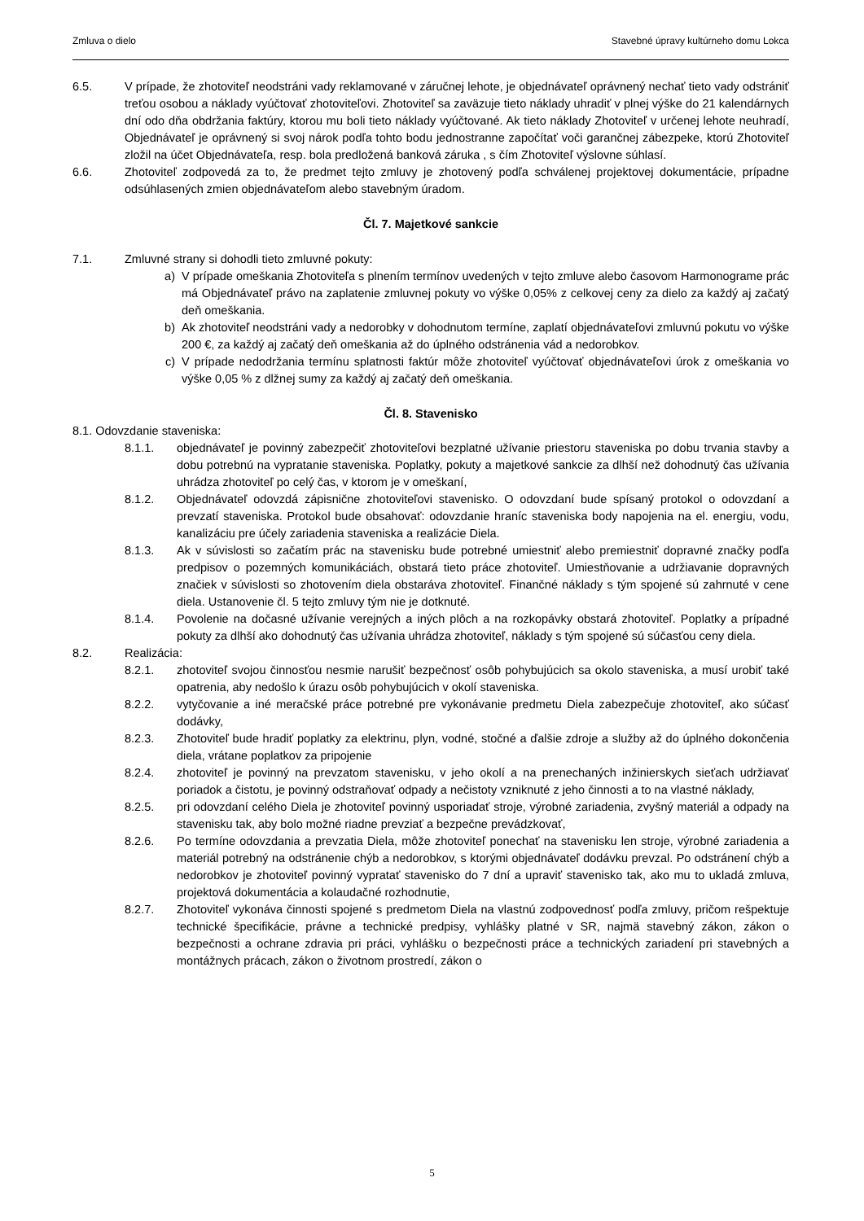Zmluva o dielo Stavebné úpravy kultúrneho domu Lokca
6.5. V prípade, že zhotoviteľ neodstráni vady reklamované v záručnej lehote, je objednávateľ oprávnený nechať tieto vady odstrániť treťou osobou a náklady vyúčtovať zhotoviteľovi. Zhotoviteľ sa zaväzuje tieto náklady uhradiť v plnej výške do 21 kalendárnych dní odo dňa obdržania faktúry, ktorou mu boli tieto náklady vyúčtované. Ak tieto náklady Zhotoviteľ v určenej lehote neuhradí, Objednávateľ je oprávnený si svoj nárok podľa tohto bodu jednostranne započítať voči garančnej zábezpeke, ktorú Zhotoviteľ zložil na účet Objednávateľa, resp. bola predložená banková záruka , s čím Zhotoviteľ výslovne súhlasí.
6.6. Zhotoviteľ zodpovedá za to, že predmet tejto zmluvy je zhotovený podľa schválenej projektovej dokumentácie, prípadne odsúhlasených zmien objednávateľom alebo stavebným úradom.
Čl. 7. Majetkové sankcie
7.1. Zmluvné strany si dohodli tieto zmluvné pokuty:
a) V prípade omeškania Zhotoviteľa s plnením termínov uvedených v tejto zmluve alebo časovom Harmonograme prác má Objednávateľ právo na zaplatenie zmluvnej pokuty vo výške 0,05% z celkovej ceny za dielo za každý aj začatý deň omeškania.
b) Ak zhotoviteľ neodstráni vady a nedorobky v dohodnutom termíne, zaplatí objednávateľovi zmluvnú pokutu vo výške 200 €, za každý aj začatý deň omeškania až do úplného odstránenia vád a nedorobkov.
c) V prípade nedodržania termínu splatnosti faktúr môže zhotoviteľ vyúčtovať objednávateľovi úrok z omeškania vo výške 0,05 % z dlžnej sumy za každý aj začatý deň omeškania.
Čl. 8. Stavenisko
8.1. Odovzdanie staveniska:
8.1.1. objednávateľ je povinný zabezpečiť zhotoviteľovi bezplatné užívanie priestoru staveniska po dobu trvania stavby a dobu potrebnú na vypratanie staveniska. Poplatky, pokuty a majetkové sankcie za dlhší než dohodnutý čas užívania uhrádza zhotoviteľ po celý čas, v ktorom je v omeškaní,
8.1.2. Objednávateľ odovzdá zápisnične zhotoviteľovi stavenisko. O odovzdaní bude spísaný protokol o odovzdaní a prevzatí staveniska. Protokol bude obsahovať: odovzdanie hraníc staveniska body napojenia na el. energiu, vodu, kanalizáciu pre účely zariadenia staveniska a realizácie Diela.
8.1.3. Ak v súvislosti so začatím prác na stavenisku bude potrebné umiestniť alebo premiestniť dopravné značky podľa predpisov o pozemných komunikáciách, obstará tieto práce zhotoviteľ. Umiestňovanie a udržiavanie dopravných značiek v súvislosti so zhotovením diela obstaráva zhotoviteľ. Finančné náklady s tým spojené sú zahrnuté v cene diela. Ustanovenie čl. 5 tejto zmluvy tým nie je dotknuté.
8.1.4. Povolenie na dočasné užívanie verejných a iných plôch a na rozkopávky obstará zhotoviteľ. Poplatky a prípadné pokuty za dlhší ako dohodnutý čas užívania uhrádza zhotoviteľ, náklady s tým spojené sú súčasťou ceny diela.
8.2. Realizácia:
8.2.1. zhotoviteľ svojou činnosťou nesmie narušiť bezpečnosť osôb pohybujúcich sa okolo staveniska, a musí urobiť také opatrenia, aby nedošlo k úrazu osôb pohybujúcich v okolí staveniska.
8.2.2. vytyčovanie a iné meračské práce potrebné pre vykonávanie predmetu Diela zabezpečuje zhotoviteľ, ako súčasť dodávky,
8.2.3. Zhotoviteľ bude hradiť poplatky za elektrinu, plyn, vodné, stočné a ďalšie zdroje a služby až do úplného dokončenia diela, vrátane poplatkov za pripojenie
8.2.4. zhotoviteľ je povinný na prevzatom stavenisku, v jeho okolí a na prenechaných inžinierskych sieťach udržiavať poriadok a čistotu, je povinný odstraňovať odpady a nečistoty vzniknuté z jeho činnosti a to na vlastné náklady,
8.2.5. pri odovzdaní celého Diela je zhotoviteľ povinný usporiadať stroje, výrobné zariadenia, zvyšný materiál a odpady na stavenisku tak, aby bolo možné riadne prevziať a bezpečne prevádzkovať,
8.2.6. Po termíne odovzdania a prevzatia Diela, môže zhotoviteľ ponechať na stavenisku len stroje, výrobné zariadenia a materiál potrebný na odstránenie chýb a nedorobkov, s ktorými objednávateľ dodávku prevzal. Po odstránení chýb a nedorobkov je zhotoviteľ povinný vypratať stavenisko do 7 dní a upraviť stavenisko tak, ako mu to ukladá zmluva, projektová dokumentácia a kolaudačné rozhodnutie,
8.2.7. Zhotoviteľ vykonáva činnosti spojené s predmetom Diela na vlastnú zodpovednosť podľa zmluvy, pričom rešpektuje technické špecifikácie, právne a technické predpisy, vyhlášky platné v SR, najmä stavebný zákon, zákon o bezpečnosti a ochrane zdravia pri práci, vyhlášku o bezpečnosti práce a technických zariadení pri stavebných a montážnych prácach, zákon o životnom prostredí, zákon o
5